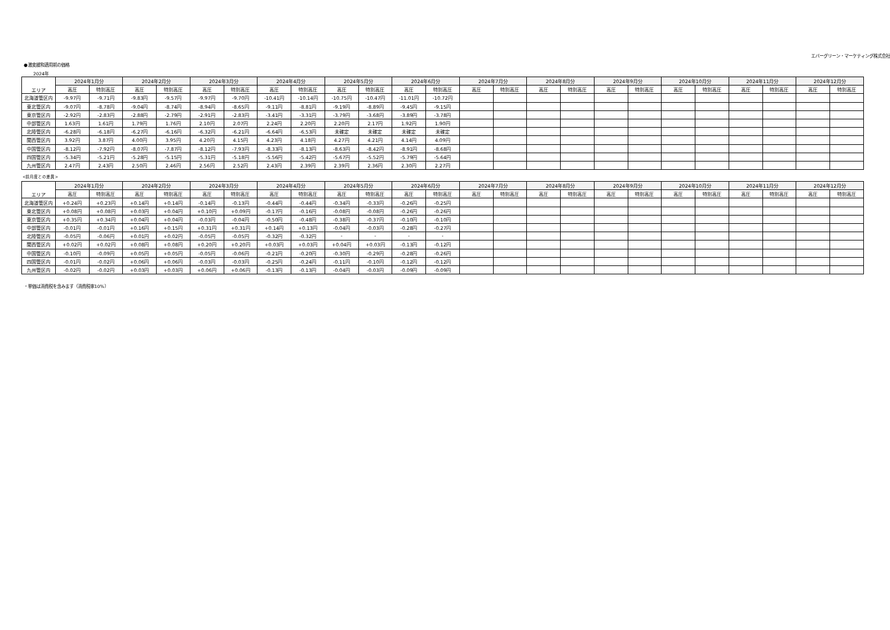エバーグリーン・マーケティング株式会社
●激変緩和適用前の価格
2024年
| エリア | 2024年1月分 | | 2024年2月分 | | 2024年3月分 | | 2024年4月分 | | 2024年5月分 | | 2024年6月分 | | 2024年7月分 | | 2024年8月分 | | 2024年9月分 | | 2024年10月分 | | 2024年11月分 | | 2024年12月分 | |
| --- | --- | --- | --- | --- | --- | --- | --- | --- | --- | --- | --- | --- | --- | --- | --- | --- | --- | --- | --- | --- | --- | --- | --- | --- |
| | 高圧 | 特別高圧 | 高圧 | 特別高圧 | 高圧 | 特別高圧 | 高圧 | 特別高圧 | 高圧 | 特別高圧 | 高圧 | 特別高圧 | 高圧 | 特別高圧 | 高圧 | 特別高圧 | 高圧 | 特別高圧 | 高圧 | 特別高圧 | 高圧 | 特別高圧 | 高圧 | 特別高圧 |
| 北海道管区内 | -9.97円 | -9.71円 | -9.83円 | -9.57円 | -9.97円 | -9.70円 | -10.41円 | -10.14円 | -10.75円 | -10.47円 | -11.01円 | -10.72円 | | | | | | | | | | | | |
| 東北管区内 | -9.07円 | -8.78円 | -9.04円 | -8.74円 | -8.94円 | -8.65円 | -9.11円 | -8.81円 | -9.19円 | -8.89円 | -9.45円 | -9.15円 | | | | | | | | | | | | |
| 東京管区内 | -2.92円 | -2.83円 | -2.88円 | -2.79円 | -2.91円 | -2.83円 | -3.41円 | -3.31円 | -3.79円 | -3.68円 | -3.89円 | -3.78円 | | | | | | | | | | | | |
| 中部管区内 | 1.63円 | 1.61円 | 1.79円 | 1.76円 | 2.10円 | 2.07円 | 2.24円 | 2.20円 | 2.20円 | 2.17円 | 1.92円 | 1.90円 | | | | | | | | | | | | |
| 北陸管区内 | -6.28円 | -6.18円 | -6.27円 | -6.16円 | -6.32円 | -6.21円 | -6.64円 | -6.53円 | 未確定 | 未確定 | 未確定 | 未確定 | | | | | | | | | | | | |
| 関西管区内 | 3.92円 | 3.87円 | 4.00円 | 3.95円 | 4.20円 | 4.15円 | 4.23円 | 4.18円 | 4.27円 | 4.21円 | 4.14円 | 4.09円 | | | | | | | | | | | | |
| 中国管区内 | -8.12円 | -7.92円 | -8.07円 | -7.87円 | -8.12円 | -7.93円 | -8.33円 | -8.13円 | -8.63円 | -8.42円 | -8.91円 | -8.68円 | | | | | | | | | | | | |
| 四国管区内 | -5.34円 | -5.21円 | -5.28円 | -5.15円 | -5.31円 | -5.18円 | -5.56円 | -5.42円 | -5.67円 | -5.52円 | -5.79円 | -5.64円 | | | | | | | | | | | | |
| 九州管区内 | 2.47円 | 2.43円 | 2.50円 | 2.46円 | 2.56円 | 2.52円 | 2.43円 | 2.39円 | 2.39円 | 2.36円 | 2.30円 | 2.27円 | | | | | | | | | | | | |
<前月度との差異>
| エリア | 2024年1月分 | | 2024年2月分 | | 2024年3月分 | | 2024年4月分 | | 2024年5月分 | | 2024年6月分 | | 2024年7月分 | | 2024年8月分 | | 2024年9月分 | | 2024年10月分 | | 2024年11月分 | | 2024年12月分 | |
| --- | --- | --- | --- | --- | --- | --- | --- | --- | --- | --- | --- | --- | --- | --- | --- | --- | --- | --- | --- | --- | --- | --- | --- | --- |
| | 高圧 | 特別高圧 | 高圧 | 特別高圧 | 高圧 | 特別高圧 | 高圧 | 特別高圧 | 高圧 | 特別高圧 | 高圧 | 特別高圧 | 高圧 | 特別高圧 | 高圧 | 特別高圧 | 高圧 | 特別高圧 | 高圧 | 特別高圧 | 高圧 | 特別高圧 | 高圧 | 特別高圧 |
| 北海道管区内 | +0.24円 | +0.23円 | +0.14円 | +0.14円 | -0.14円 | -0.13円 | -0.44円 | -0.44円 | -0.34円 | -0.33円 | -0.26円 | -0.25円 | | | | | | | | | | | | |
| 東北管区内 | +0.08円 | +0.08円 | +0.03円 | +0.04円 | +0.10円 | +0.09円 | -0.17円 | -0.16円 | -0.08円 | -0.08円 | -0.26円 | -0.26円 | | | | | | | | | | | | |
| 東京管区内 | +0.35円 | +0.34円 | +0.04円 | +0.04円 | -0.03円 | -0.04円 | -0.50円 | -0.48円 | -0.38円 | -0.37円 | -0.10円 | -0.10円 | | | | | | | | | | | | |
| 中部管区内 | -0.01円 | -0.01円 | +0.16円 | +0.15円 | +0.31円 | +0.31円 | +0.14円 | +0.13円 | -0.04円 | -0.03円 | -0.28円 | -0.27円 | | | | | | | | | | | | |
| 北陸管区内 | -0.05円 | -0.06円 | +0.01円 | +0.02円 | -0.05円 | -0.05円 | -0.32円 | -0.32円 | - | - | - | - | | | | | | | | | | | | |
| 関西管区内 | +0.02円 | +0.02円 | +0.08円 | +0.08円 | +0.20円 | +0.20円 | +0.03円 | +0.03円 | +0.04円 | +0.03円 | -0.13円 | -0.12円 | | | | | | | | | | | | |
| 中国管区内 | -0.10円 | -0.09円 | +0.05円 | +0.05円 | -0.05円 | -0.06円 | -0.21円 | -0.20円 | -0.30円 | -0.29円 | -0.28円 | -0.26円 | | | | | | | | | | | | |
| 四国管区内 | -0.01円 | -0.02円 | +0.06円 | +0.06円 | -0.03円 | -0.03円 | -0.25円 | -0.24円 | -0.11円 | -0.10円 | -0.12円 | -0.12円 | | | | | | | | | | | | |
| 九州管区内 | -0.02円 | -0.02円 | +0.03円 | +0.03円 | +0.06円 | +0.06円 | -0.13円 | -0.13円 | -0.04円 | -0.03円 | -0.09円 | -0.09円 | | | | | | | | | | | | |
・単価は消費税を含みます（消費税率10%）